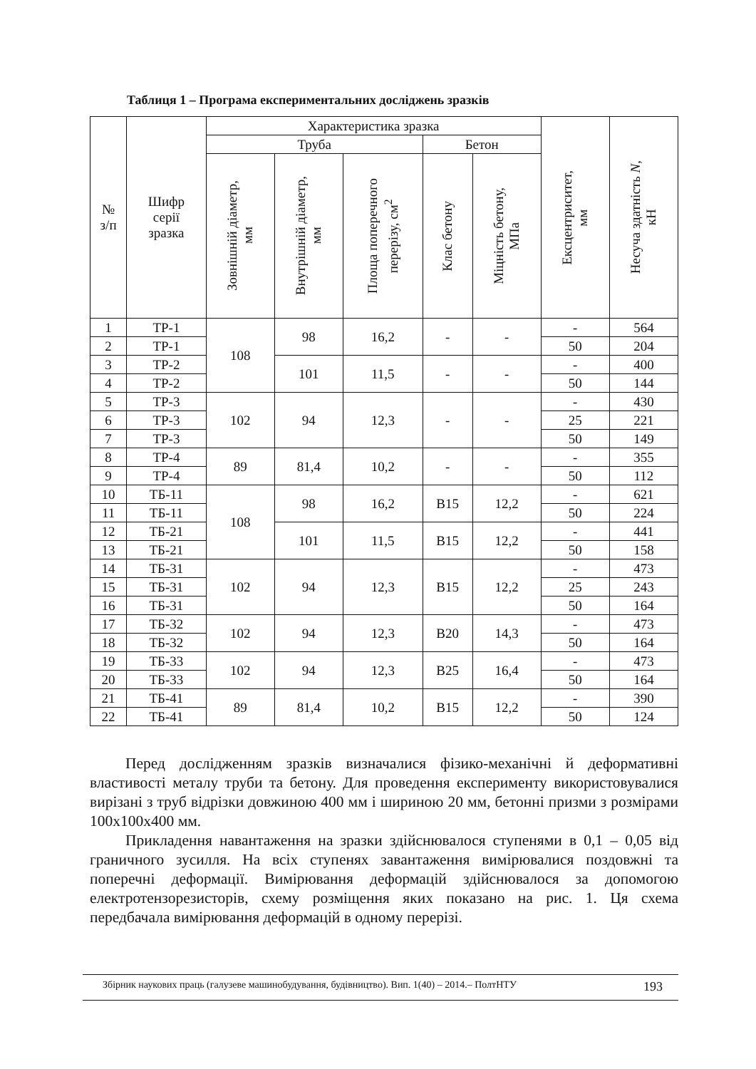Таблиця 1 – Програма експериментальних досліджень зразків
| № з/п | Шифр серії зразка | Характеристика зразка | | | | | Ексцентриситет, мм | Несуча здатність N , кН |
| --- | --- | --- | --- | --- | --- | --- | --- | --- |
| | | Труба | | | Бетон | | | |
| | | Зовнішній діаметр, мм | Внутрішній діаметр, мм | Площа поперечного перерізу, см<sup>2</sup> | Клас бетону | Міцність бетону, МПа | | |
| 1 | ТР-1 | 108 | 98 | 16,2 | - | - | - | 564 |
| 2 | ТР-1 | | | | | | 50 | 204 |
| 3 | ТР-2 | | 101 | 11,5 | - | - | - | 400 |
| 4 | ТР-2 | | | | | | 50 | 144 |
| 5 | ТР-3 | 102 | 94 | 12,3 | - | - | - | 430 |
| 6 | ТР-3 | | | | | | 25 | 221 |
| 7 | ТР-3 | | | | | | 50 | 149 |
| 8 | ТР-4 | 89 | 81,4 | 10,2 | - | - | - | 355 |
| 9 | ТР-4 | | | | | | 50 | 112 |
| 10 | ТБ-11 | 108 | 98 | 16,2 | B15 | 12,2 | - | 621 |
| 11 | ТБ-11 | | | | | | 50 | 224 |
| 12 | ТБ-21 | | 101 | 11,5 | B15 | 12,2 | - | 441 |
| 13 | ТБ-21 | | | | | | 50 | 158 |
| 14 | ТБ-31 | 102 | 94 | 12,3 | B15 | 12,2 | - | 473 |
| 15 | ТБ-31 | | | | | | 25 | 243 |
| 16 | ТБ-31 | | | | | | 50 | 164 |
| 17 | ТБ-32 | 102 | 94 | 12,3 | B20 | 14,3 | - | 473 |
| 18 | ТБ-32 | | | | | | 50 | 164 |
| 19 | ТБ-33 | 102 | 94 | 12,3 | B25 | 16,4 | - | 473 |
| 20 | ТБ-33 | | | | | | 50 | 164 |
| 21 | ТБ-41 | 89 | 81,4 | 10,2 | B15 | 12,2 | - | 390 |
| 22 | ТБ-41 | | | | | | 50 | 124 |
Перед дослідженням зразків визначалися фізико-механічні й деформативні властивості металу труби та бетону. Для проведення експерименту використовувалися вирізані з труб відрізки довжиною 400 мм і шириною 20 мм, бетонні призми з розмірами 100х100х400 мм.
Прикладення навантаження на зразки здійснювалося ступенями в 0,1 – 0,05 від граничного зусилля. На всіх ступенях завантаження вимірювалися поздовжні та поперечні деформації. Вимірювання деформацій здійснювалося за допомогою електротензорезисторів, схему розміщення яких показано на рис. 1. Ця схема передбачала вимірювання деформацій в одному перерізі.
193
Збірник наукових праць (галузеве машинобудування, будівництво). Вип. 1(40) – 2014.– ПолтНТУ